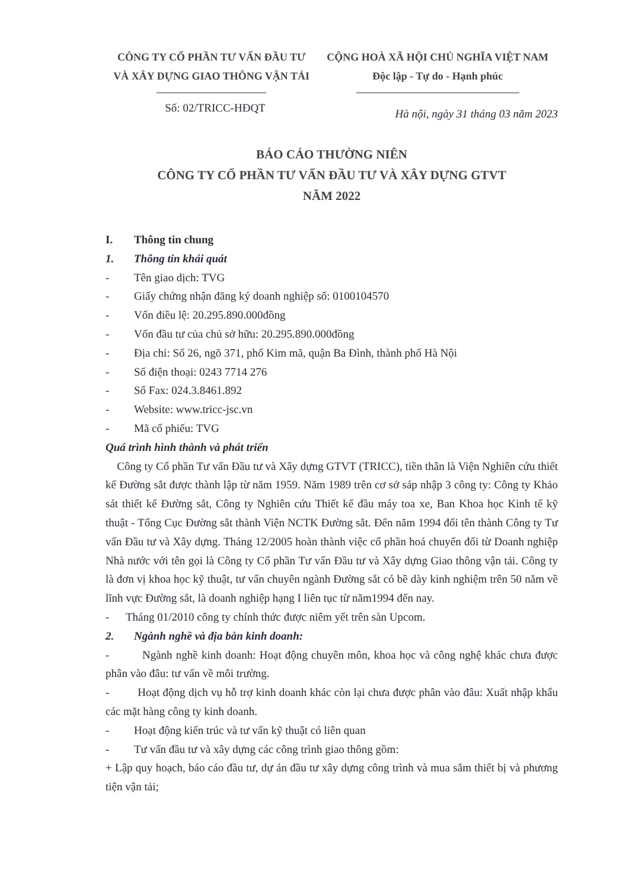CÔNG TY CỔ PHẦN TƯ VẤN ĐẦU TƯ
VÀ XÂY DỰNG GIAO THÔNG VẬN TẢI
CỘNG HOÀ XÃ HỘI CHỦ NGHĨA VIỆT NAM
Độc lập - Tự do - Hạnh phúc
Số: 02/TRICC-HĐQT
Hà nội, ngày 31 tháng 03 năm 2023
BÁO CÁO THƯỜNG NIÊN
CÔNG TY CỔ PHẦN TƯ VẤN ĐẦU TƯ VÀ XÂY DỰNG GTVT
NĂM 2022
I. Thông tin chung
1. Thông tin khái quát
- Tên giao dịch: TVG
- Giấy chứng nhận đăng ký doanh nghiệp số: 0100104570
- Vốn điều lệ: 20.295.890.000đồng
- Vốn đầu tư của chủ sở hữu: 20.295.890.000đồng
- Địa chỉ: Số 26, ngõ 371, phố Kim mã, quận Ba Đình, thành phố Hà Nội
- Số điện thoại: 0243 7714 276
- Số Fax: 024.3.8461.892
- Website: www.tricc-jsc.vn
- Mã cổ phiếu: TVG
Quá trình hình thành và phát triển
Công ty Cổ phần Tư vấn Đầu tư và Xây dựng GTVT (TRICC), tiền thân là Viện Nghiên cứu thiết kế Đường sắt được thành lập từ năm 1959. Năm 1989 trên cơ sở sáp nhập 3 công ty: Công ty Khảo sát thiết kế Đường sắt, Công ty Nghiên cứu Thiết kế đầu máy toa xe, Ban Khoa học Kinh tế kỹ thuật - Tổng Cục Đường sắt thành Viện NCTK Đường sắt. Đến năm 1994 đổi tên thành Công ty Tư vấn Đầu tư và Xây dựng. Tháng 12/2005 hoàn thành việc cổ phần hoá chuyển đổi từ Doanh nghiệp Nhà nước với tên gọi là Công ty Cổ phần Tư vấn Đầu tư và Xây dựng Giao thông vận tải. Công ty là đơn vị khoa học kỹ thuật, tư vấn chuyên ngành Đường sắt có bề dày kinh nghiệm trên 50 năm về lĩnh vực Đường sắt, là doanh nghiệp hạng I liên tục từ năm1994 đến nay.
- Tháng 01/2010 công ty chính thức được niêm yết trên sàn Upcom.
2. Ngành nghề và địa bàn kinh doanh:
- Ngành nghề kinh doanh: Hoạt động chuyên môn, khoa học và công nghệ khác chưa được phân vào đâu: tư vấn về môi trường.
- Hoạt động dịch vụ hỗ trợ kinh doanh khác còn lại chưa được phân vào đâu: Xuất nhập khẩu các mặt hàng công ty kinh doanh.
- Hoạt động kiến trúc và tư vấn kỹ thuật có liên quan
- Tư vấn đầu tư và xây dựng các công trình giao thông gồm:
+ Lập quy hoạch, báo cáo đầu tư, dự án đầu tư xây dựng công trình và mua sắm thiết bị và phương tiện vận tải;